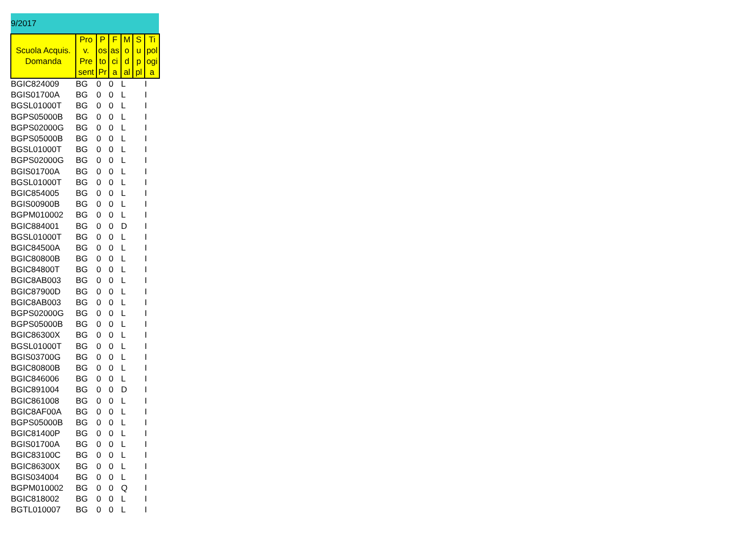9/2017
| Scuola Acquis. Domanda | Pro v. Pre sent | P os to Pr | F as ci a | M o d al | S u p pl | Ti pol ogi a |
| --- | --- | --- | --- | --- | --- | --- |
| BGIC824009 | BG | 0 | 0 | L | | I |
| BGIS01700A | BG | 0 | 0 | L | | I |
| BGSL01000T | BG | 0 | 0 | L | | I |
| BGPS05000B | BG | 0 | 0 | L | | I |
| BGPS02000G | BG | 0 | 0 | L | | I |
| BGPS05000B | BG | 0 | 0 | L | | I |
| BGSL01000T | BG | 0 | 0 | L | | I |
| BGPS02000G | BG | 0 | 0 | L | | I |
| BGIS01700A | BG | 0 | 0 | L | | I |
| BGSL01000T | BG | 0 | 0 | L | | I |
| BGIC854005 | BG | 0 | 0 | L | | I |
| BGIS00900B | BG | 0 | 0 | L | | I |
| BGPM010002 | BG | 0 | 0 | L | | I |
| BGIC884001 | BG | 0 | 0 | D | | I |
| BGSL01000T | BG | 0 | 0 | L | | I |
| BGIC84500A | BG | 0 | 0 | L | | I |
| BGIC80800B | BG | 0 | 0 | L | | I |
| BGIC84800T | BG | 0 | 0 | L | | I |
| BGIC8AB003 | BG | 0 | 0 | L | | I |
| BGIC87900D | BG | 0 | 0 | L | | I |
| BGIC8AB003 | BG | 0 | 0 | L | | I |
| BGPS02000G | BG | 0 | 0 | L | | I |
| BGPS05000B | BG | 0 | 0 | L | | I |
| BGIC86300X | BG | 0 | 0 | L | | I |
| BGSL01000T | BG | 0 | 0 | L | | I |
| BGIS03700G | BG | 0 | 0 | L | | I |
| BGIC80800B | BG | 0 | 0 | L | | I |
| BGIC846006 | BG | 0 | 0 | L | | I |
| BGIC891004 | BG | 0 | 0 | D | | I |
| BGIC861008 | BG | 0 | 0 | L | | I |
| BGIC8AF00A | BG | 0 | 0 | L | | I |
| BGPS05000B | BG | 0 | 0 | L | | I |
| BGIC81400P | BG | 0 | 0 | L | | I |
| BGIS01700A | BG | 0 | 0 | L | | I |
| BGIC83100C | BG | 0 | 0 | L | | I |
| BGIC86300X | BG | 0 | 0 | L | | I |
| BGIS034004 | BG | 0 | 0 | L | | I |
| BGPM010002 | BG | 0 | 0 | Q | | I |
| BGIC818002 | BG | 0 | 0 | L | | I |
| BGTL010007 | BG | 0 | 0 | L | | I |